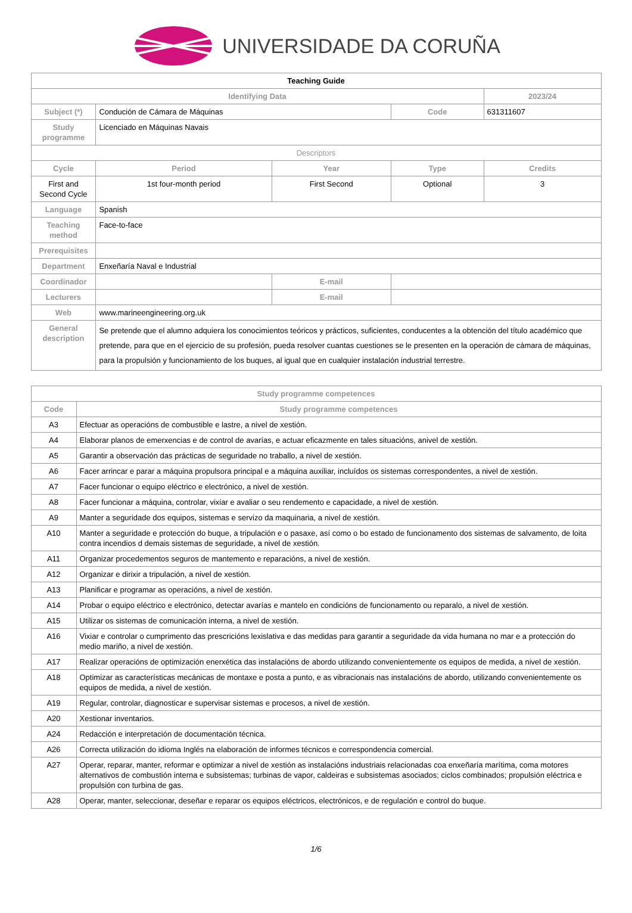UNIVERSIDADE DA CORUÑA
| Teaching Guide | | | | |
| --- | --- | --- | --- | --- |
| Identifying Data | | | | 2023/24 |
| Subject (*) | Condución de Cámara de Máquinas | | Code | 631311607 |
| Study programme | Licenciado en Máquinas Navais | | | |
| Descriptors | | | | |
| Cycle | Period | Year | Type | Credits |
| First and Second Cycle | 1st four-month period | First Second | Optional | 3 |
| Language | Spanish | | | |
| Teaching method | Face-to-face | | | |
| Prerequisites | | | | |
| Department | Enxeñaría Naval e Industrial | | | |
| Coordinador | | E-mail | | |
| Lecturers | | E-mail | | |
| Web | www.marineengineering.org.uk | | | |
| General description | Se pretende que el alumno adquiera los conocimientos teóricos y prácticos, suficientes, conducentes a la obtención del título académico que pretende, para que en el ejercicio de su profesión, pueda resolver cuantas cuestiones se le presenten en la operación de cámara de máquinas, para la propulsión y funcionamiento de los buques, al igual que en cualquier instalación industrial terrestre. | | | |
| Study programme competences | |
| --- | --- |
| Code | Study programme competences |
| A3 | Efectuar as operacións de combustible e lastre, a nivel de xestión. |
| A4 | Elaborar planos de emerxencias e de control de avarías, e actuar eficazmente en tales situacións, anivel de xestión. |
| A5 | Garantir a observación das prácticas de seguridade no traballo, a nivel de xestión. |
| A6 | Facer arrincar e parar a máquina propulsora principal e a máquina auxiliar, incluídos os sistemas correspondentes, a nivel de xestión. |
| A7 | Facer funcionar o equipo eléctrico e electrónico, a nivel de xestión. |
| A8 | Facer funcionar a máquina, controlar, vixiar e avaliar o seu rendemento e capacidade, a nivel de xestión. |
| A9 | Manter a seguridade dos equipos, sistemas e servizo da maquinaria, a nivel de xestión. |
| A10 | Manter a seguridade e protección do buque, a tripulación e o pasaxe, así como o bo estado de funcionamento dos sistemas de salvamento, de loita contra incendios d demais sistemas de seguridade, a nivel de xestión. |
| A11 | Organizar procedementos seguros de mantemento e reparacións, a nivel de xestión. |
| A12 | Organizar e dirixir a tripulación, a nivel de xestión. |
| A13 | Planificar e programar as operacións, a nivel de xestión. |
| A14 | Probar o equipo eléctrico e electrónico, detectar avarías e mantelo en condicións de funcionamento ou reparalo, a nivel de xestión. |
| A15 | Utilizar os sistemas de comunicación interna, a nivel de xestión. |
| A16 | Vixiar e controlar o cumprimento das prescricións lexislativa e das medidas para garantir a seguridade da vida humana no mar e a protección do medio mariño, a nivel de xestión. |
| A17 | Realizar operacións de optimización enerxética das instalacións de abordo utilizando convenientemente os equipos de medida, a nivel de xestión. |
| A18 | Optimizar as características mecánicas de montaxe e posta a punto, e as vibracionais nas instalacións de abordo, utilizando convenientemente os equipos de medida, a nivel de xestión. |
| A19 | Regular, controlar, diagnosticar e supervisar sistemas e procesos, a nivel de xestión. |
| A20 | Xestionar inventarios. |
| A24 | Redacción e interpretación de documentación técnica. |
| A26 | Correcta utilización do idioma Inglés na elaboración de informes técnicos e correspondencia comercial. |
| A27 | Operar, reparar, manter, reformar e optimizar a nivel de xestión as instalacións industriais relacionadas coa enxeñaría marítima, coma motores alternativos de combustión interna e subsistemas; turbinas de vapor, caldeiras e subsistemas asociados; ciclos combinados; propulsión eléctrica e propulsión con turbina de gas. |
| A28 | Operar, manter, seleccionar, deseñar e reparar os equipos eléctricos, electrónicos, e de regulación e control do buque. |
1/6